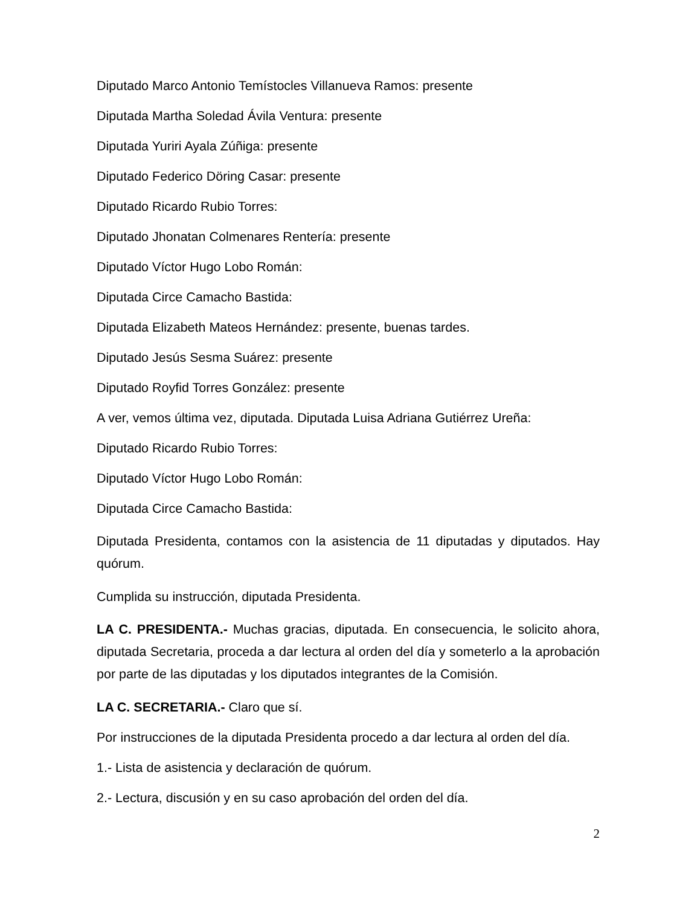Diputado Marco Antonio Temístocles Villanueva Ramos: presente
Diputada Martha Soledad Ávila Ventura: presente
Diputada Yuriri Ayala Zúñiga: presente
Diputado Federico Döring Casar: presente
Diputado Ricardo Rubio Torres:
Diputado Jhonatan Colmenares Rentería: presente
Diputado Víctor Hugo Lobo Román:
Diputada Circe Camacho Bastida:
Diputada Elizabeth Mateos Hernández: presente, buenas tardes.
Diputado Jesús Sesma Suárez: presente
Diputado Royfid Torres González: presente
A ver, vemos última vez, diputada. Diputada Luisa Adriana Gutiérrez Ureña:
Diputado Ricardo Rubio Torres:
Diputado Víctor Hugo Lobo Román:
Diputada Circe Camacho Bastida:
Diputada Presidenta, contamos con la asistencia de 11 diputadas y diputados. Hay quórum.
Cumplida su instrucción, diputada Presidenta.
LA C. PRESIDENTA.- Muchas gracias, diputada. En consecuencia, le solicito ahora, diputada Secretaria, proceda a dar lectura al orden del día y someterlo a la aprobación por parte de las diputadas y los diputados integrantes de la Comisión.
LA C. SECRETARIA.- Claro que sí.
Por instrucciones de la diputada Presidenta procedo a dar lectura al orden del día.
1.- Lista de asistencia y declaración de quórum.
2.- Lectura, discusión y en su caso aprobación del orden del día.
2